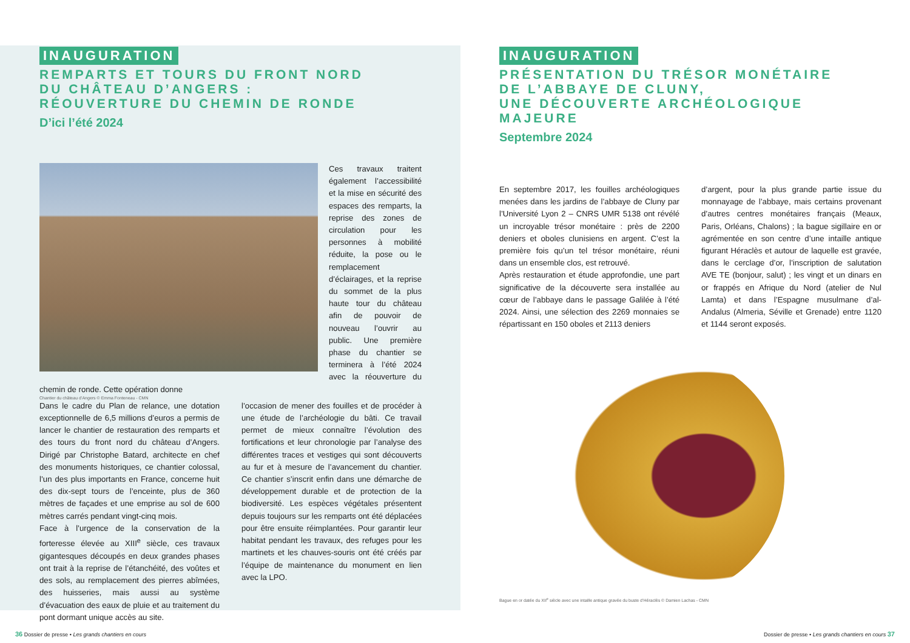INAUGURATION
REMPARTS ET TOURS DU FRONT NORD
DU CHÂTEAU D’ANGERS :
RÉOUVERTURE DU CHEMIN DE RONDE
D’ici l’été 2024
Ces travaux traitent également l’accessibilité et la mise en sécurité des espaces des remparts, la reprise des zones de circulation pour les personnes à mobilité réduite, la pose ou le remplacement d’éclairages, et la reprise du sommet de la plus haute tour du château afin de pouvoir de nouveau l’ouvrir au public. Une première phase du chantier se terminera à l’été 2024 avec la réouverture du chemin de ronde. Cette opération donne
Chantier du château d’Angers © Emma Fonteneau - CMN
Dans le cadre du Plan de relance, une dotation exceptionnelle de 6,5 millions d’euros a permis de lancer le chantier de restauration des remparts et des tours du front nord du château d’Angers. Dirigé par Christophe Batard, architecte en chef des monuments historiques, ce chantier colossal, l’un des plus importants en France, concerne huit des dix-sept tours de l’enceinte, plus de 360 mètres de façades et une emprise au sol de 600 mètres carrés pendant vingt-cinq mois.
Face à l’urgence de la conservation de la forteresse élevée au XIII<sup>e</sup> siècle, ces travaux gigantesques découpés en deux grandes phases ont trait à la reprise de l’étanchéité, des voûtes et des sols, au remplacement des pierres abîmées, des huisseries, mais aussi au système d’évacuation des eaux de pluie et au traitement du pont dormant unique accès au site.
l’occasion de mener des fouilles et de procéder à une étude de l’archéologie du bâti. Ce travail permet de mieux connaître l’évolution des fortifications et leur chronologie par l’analyse des différentes traces et vestiges qui sont découverts au fur et à mesure de l’avancement du chantier. Ce chantier s’inscrit enfin dans une démarche de développement durable et de protection de la biodiversité. Les espèces végétales présentent depuis toujours sur les remparts ont été déplacées pour être ensuite réimplantées. Pour garantir leur habitat pendant les travaux, des refuges pour les martinets et les chauves-souris ont été créés par l’équipe de maintenance du monument en lien avec la LPO.
INAUGURATION
PRÉSENTATION DU TRÉSOR MONÉTAIRE
DE L’ABBAYE DE CLUNY,
UNE DÉCOUVERTE ARCHÉOLOGIQUE MAJEURE
Septembre 2024
En septembre 2017, les fouilles archéologiques menées dans les jardins de l’abbaye de Cluny par l’Université Lyon 2 – CNRS UMR 5138 ont révélé un incroyable trésor monétaire : près de 2200 deniers et oboles clunisiens en argent. C’est la première fois qu’un tel trésor monétaire, réuni dans un ensemble clos, est retrouvé.
Après restauration et étude approfondie, une part significative de la découverte sera installée au cœur de l’abbaye dans le passage Galilée à l’été 2024. Ainsi, une sélection des 2269 monnaies se répartissant en 150 oboles et 2113 deniers
d’argent, pour la plus grande partie issue du monnayage de l’abbaye, mais certains provenant d’autres centres monétaires français (Meaux, Paris, Orléans, Chalons) ; la bague sigillaire en or agrémentée en son centre d’une intaille antique figurant Héraclès et autour de laquelle est gravée, dans le cerclage d’or, l’inscription de salutation AVE TE (bonjour, salut) ; les vingt et un dinars en or frappés en Afrique du Nord (atelier de Nul Lamta) et dans l’Espagne musulmane d’al-Andalus (Almeria, Séville et Grenade) entre 1120 et 1144 seront exposés.
Bague en or datée du XII<sup>e</sup> siècle avec une intaille antique gravée du buste d’Héraclès © Damien Lachas - CMN
36 Dossier de presse • Les grands chantiers en cours
Dossier de presse • Les grands chantiers en cours 37